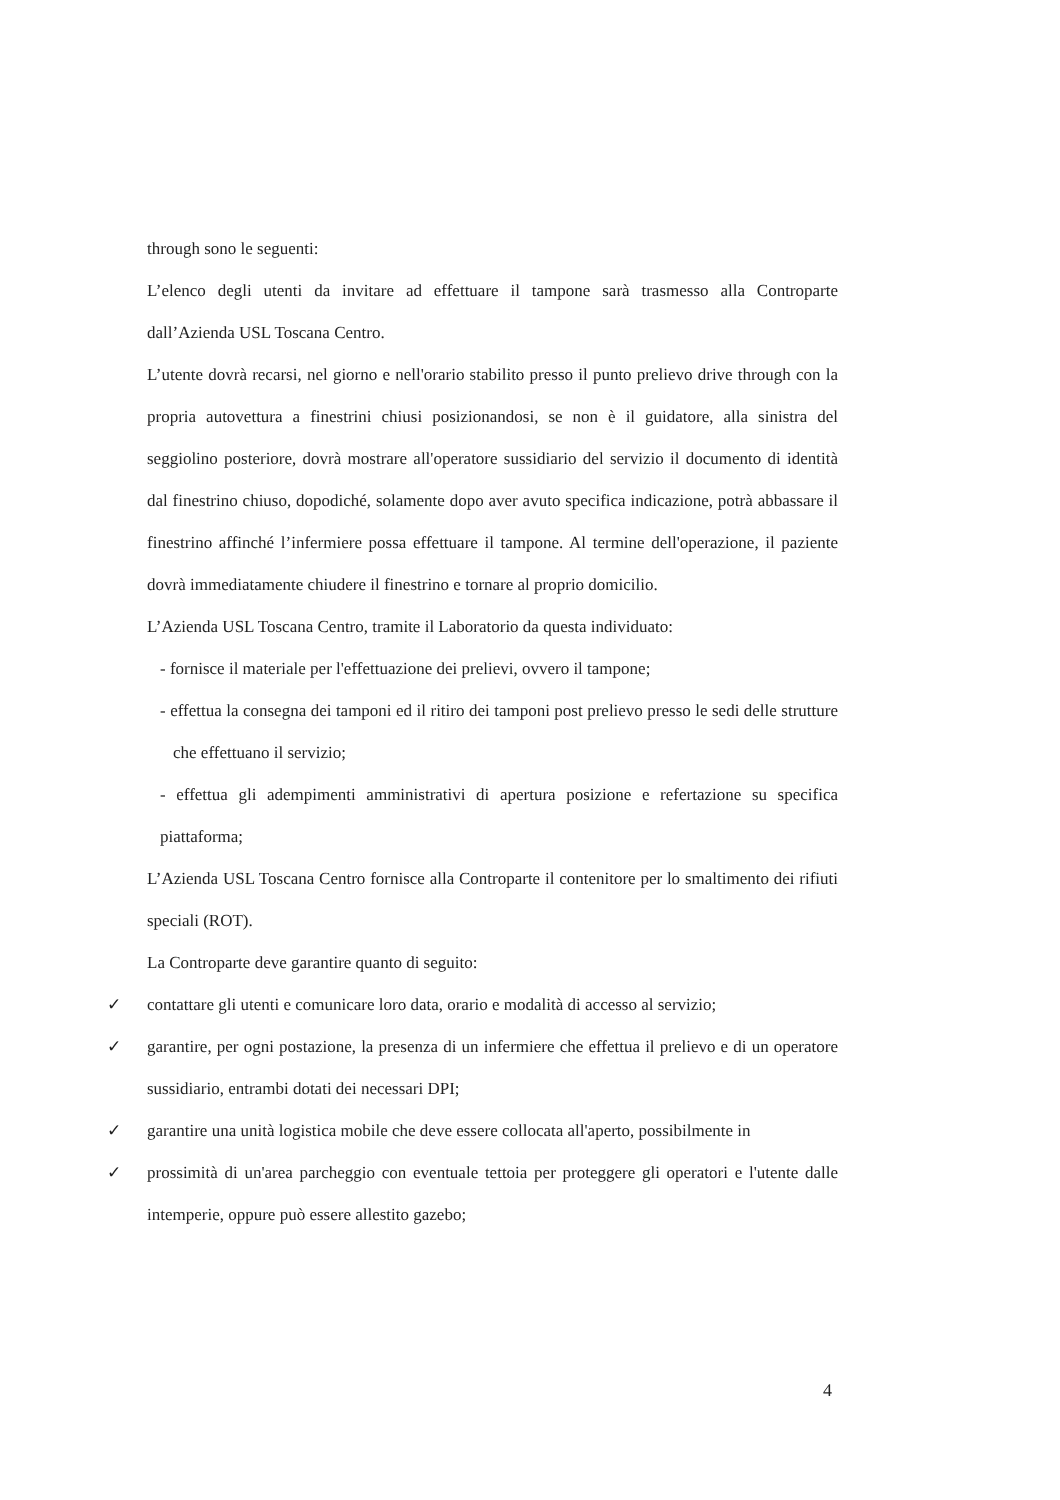through sono le seguenti:
L’elenco degli utenti da invitare ad effettuare il tampone sarà trasmesso alla Controparte dall’Azienda USL Toscana Centro.
L’utente dovrà recarsi, nel giorno e nell'orario stabilito presso il punto prelievo drive through con la propria autovettura a finestrini chiusi posizionandosi, se non è il guidatore, alla sinistra del seggiolino posteriore, dovrà mostrare all'operatore sussidiario del servizio il documento di identità dal finestrino chiuso, dopodiché, solamente dopo aver avuto specifica indicazione, potrà abbassare il finestrino affinché l’infermiere possa effettuare il tampone. Al termine dell'operazione, il paziente dovrà immediatamente chiudere il finestrino e tornare al proprio domicilio.
L’Azienda USL Toscana Centro, tramite il Laboratorio da questa individuato:
- fornisce il materiale per l'effettuazione dei prelievi, ovvero il tampone;
- effettua la consegna dei tamponi ed il ritiro dei tamponi post prelievo presso le sedi delle strutture che effettuano il servizio;
- effettua gli adempimenti amministrativi di apertura posizione e refertazione su specifica piattaforma;
L’Azienda USL Toscana Centro fornisce alla Controparte il contenitore per lo smaltimento dei rifiuti speciali (ROT).
La Controparte deve garantire quanto di seguito:
✓ contattare gli utenti e comunicare loro data, orario e modalità di accesso al servizio;
✓ garantire, per ogni postazione, la presenza di un infermiere che effettua il prelievo e di un operatore sussidiario, entrambi dotati dei necessari DPI;
✓ garantire una unità logistica mobile che deve essere collocata all'aperto, possibilmente in
✓ prossimità di un'area parcheggio con eventuale tettoia per proteggere gli operatori e l'utente dalle intemperie, oppure può essere allestito gazebo;
4